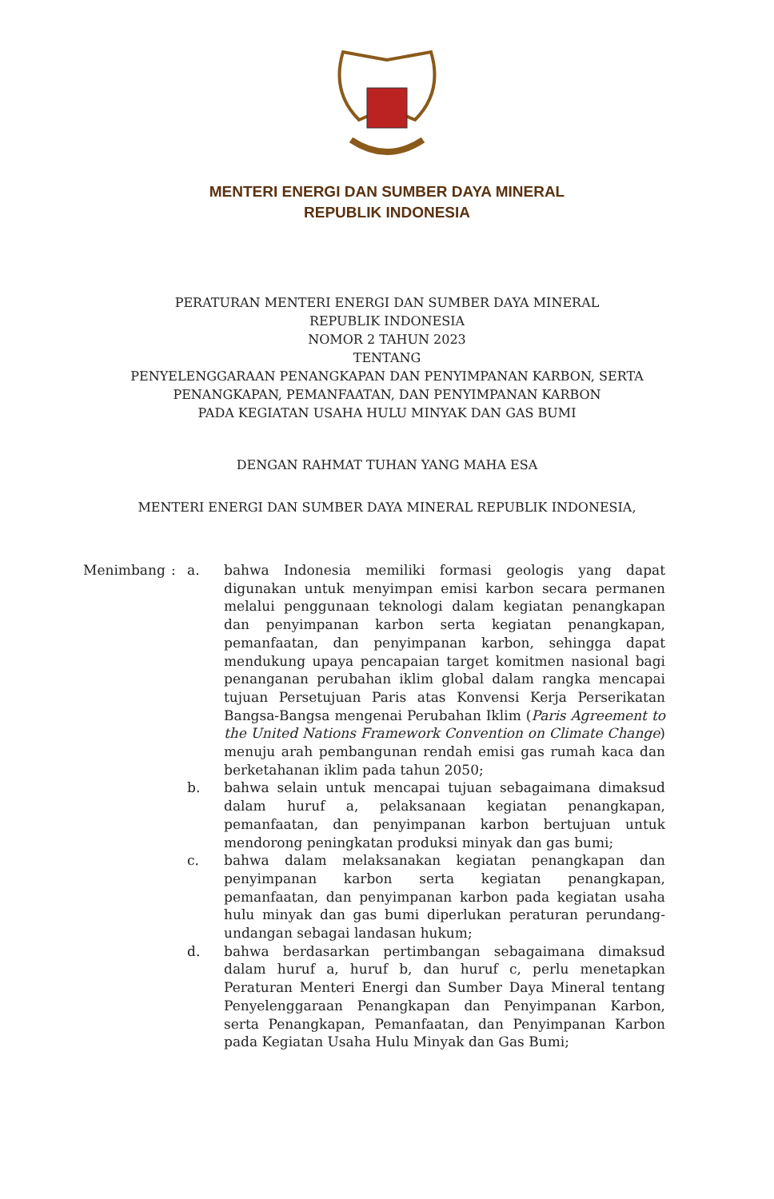MENTERI ENERGI DAN SUMBER DAYA MINERAL
REPUBLIK INDONESIA
PERATURAN MENTERI ENERGI DAN SUMBER DAYA MINERAL
REPUBLIK INDONESIA
NOMOR 2 TAHUN 2023
TENTANG
PENYELENGGARAAN PENANGKAPAN DAN PENYIMPANAN KARBON, SERTA
PENANGKAPAN, PEMANFAATAN, DAN PENYIMPANAN KARBON
PADA KEGIATAN USAHA HULU MINYAK DAN GAS BUMI
DENGAN RAHMAT TUHAN YANG MAHA ESA
MENTERI ENERGI DAN SUMBER DAYA MINERAL REPUBLIK INDONESIA,
| Menimbang | : | a. | bahwa Indonesia memiliki formasi geologis yang dapat digunakan untuk menyimpan emisi karbon secara permanen melalui penggunaan teknologi dalam kegiatan penangkapan dan penyimpanan karbon serta kegiatan penangkapan, pemanfaatan, dan penyimpanan karbon, sehingga dapat mendukung upaya pencapaian target komitmen nasional bagi penanganan perubahan iklim global dalam rangka mencapai tujuan Persetujuan Paris atas Konvensi Kerja Perserikatan Bangsa-Bangsa mengenai Perubahan Iklim ( Paris Agreement to the United Nations Framework Convention on Climate Change ) menuju arah pembangunan rendah emisi gas rumah kaca dan berketahanan iklim pada tahun 2050; |
| | | b. | bahwa selain untuk mencapai tujuan sebagaimana dimaksud dalam huruf a, pelaksanaan kegiatan penangkapan, pemanfaatan, dan penyimpanan karbon bertujuan untuk mendorong peningkatan produksi minyak dan gas bumi; |
| | | c. | bahwa dalam melaksanakan kegiatan penangkapan dan penyimpanan karbon serta kegiatan penangkapan, pemanfaatan, dan penyimpanan karbon pada kegiatan usaha hulu minyak dan gas bumi diperlukan peraturan perundang-undangan sebagai landasan hukum; |
| | | d. | bahwa berdasarkan pertimbangan sebagaimana dimaksud dalam huruf a, huruf b, dan huruf c, perlu menetapkan Peraturan Menteri Energi dan Sumber Daya Mineral tentang Penyelenggaraan Penangkapan dan Penyimpanan Karbon, serta Penangkapan, Pemanfaatan, dan Penyimpanan Karbon pada Kegiatan Usaha Hulu Minyak dan Gas Bumi; |